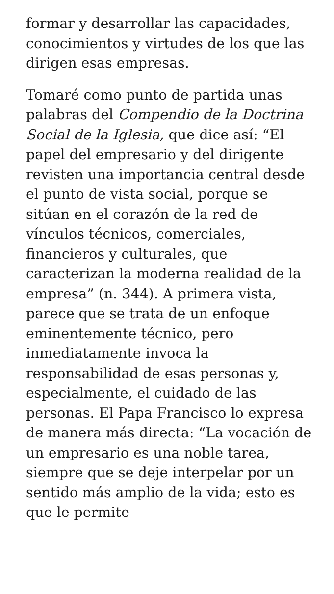formar y desarrollar las capacidades, conocimientos y virtudes de los que las dirigen esas empresas.
Tomaré como punto de partida unas palabras del Compendio de la Doctrina Social de la Iglesia, que dice así: “El papel del empresario y del dirigente revisten una importancia central desde el punto de vista social, porque se sitúan en el corazón de la red de vínculos técnicos, comerciales, financieros y culturales, que caracterizan la moderna realidad de la empresa” (n. 344). A primera vista, parece que se trata de un enfoque eminentemente técnico, pero inmediatamente invoca la responsabilidad de esas personas y, especialmente, el cuidado de las personas. El Papa Francisco lo expresa de manera más directa: “La vocación de un empresario es una noble tarea, siempre que se deje interpelar por un sentido más amplio de la vida; esto es que le permite